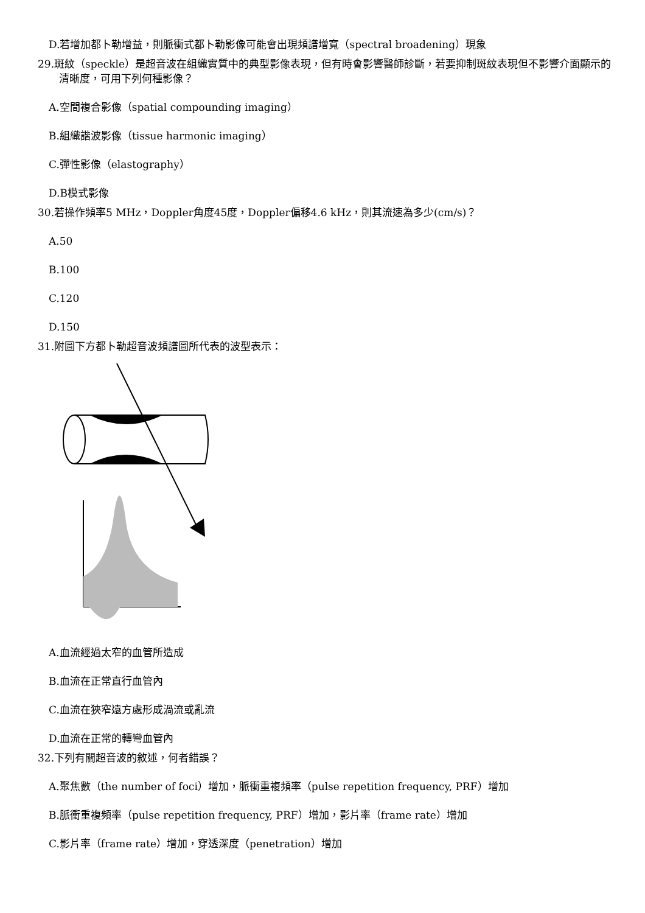D.若增加都卜勒增益，則脈衝式都卜勒影像可能會出現頻譜增寬（spectral broadening）現象
29.斑紋（speckle）是超音波在組織實質中的典型影像表現，但有時會影響醫師診斷，若要抑制斑紋表現但不影響介面顯示的清晰度，可用下列何種影像？
A.空間複合影像（spatial compounding imaging）
B.組織諧波影像（tissue harmonic imaging）
C.彈性影像（elastography）
D.B模式影像
30.若操作頻率5 MHz，Doppler角度45度，Doppler偏移4.6 kHz，則其流速為多少(cm/s)？
A.50
B.100
C.120
D.150
31.附圖下方都卜勒超音波頻譜圖所代表的波型表示：
A.血流經過太窄的血管所造成
B.血流在正常直行血管內
C.血流在狹窄遠方處形成渦流或亂流
D.血流在正常的轉彎血管內
32.下列有關超音波的敘述，何者錯誤？
A.聚焦數（the number of foci）增加，脈衝重複頻率（pulse repetition frequency, PRF）增加
B.脈衝重複頻率（pulse repetition frequency, PRF）增加，影片率（frame rate）增加
C.影片率（frame rate）增加，穿透深度（penetration）增加